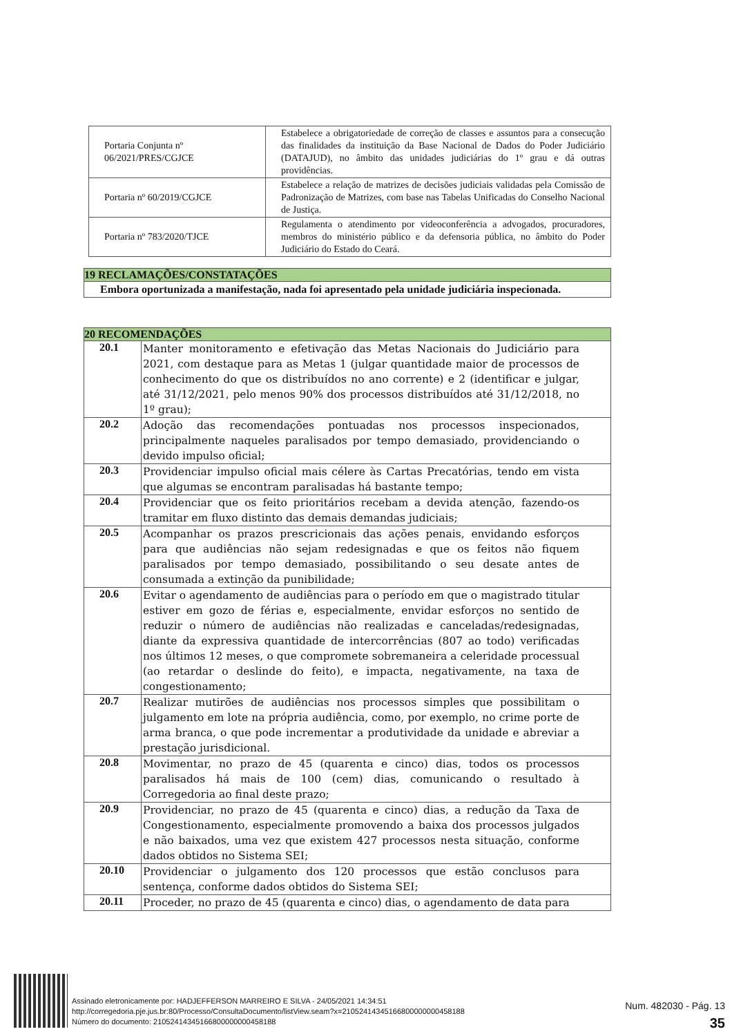| Portaria Conjunta nº 06/2021/PRES/CGJCE | Estabelece a obrigatoriedade de correção de classes e assuntos para a consecução das finalidades da instituição da Base Nacional de Dados do Poder Judiciário (DATAJUD), no âmbito das unidades judiciárias do 1º grau e dá outras providências. |
| Portaria nº 60/2019/CGJCE | Estabelece a relação de matrizes de decisões judiciais validadas pela Comissão de Padronização de Matrizes, com base nas Tabelas Unificadas do Conselho Nacional de Justiça. |
| Portaria nº 783/2020/TJCE | Regulamenta o atendimento por videoconferência a advogados, procuradores, membros do ministério público e da defensoria pública, no âmbito do Poder Judiciário do Estado do Ceará. |
| 19 RECLAMAÇÕES/CONSTATAÇÕES |
| Embora oportunizada a manifestação, nada foi apresentado pela unidade judiciária inspecionada. |
| 20 RECOMENDAÇÕES | |
| 20.1 | Manter monitoramento e efetivação das Metas Nacionais do Judiciário para 2021, com destaque para as Metas 1 (julgar quantidade maior de processos de conhecimento do que os distribuídos no ano corrente) e 2 (identificar e julgar, até 31/12/2021, pelo menos 90% dos processos distribuídos até 31/12/2018, no 1º grau); |
| 20.2 | Adoção das recomendações pontuadas nos processos inspecionados, principalmente naqueles paralisados por tempo demasiado, providenciando o devido impulso oficial; |
| 20.3 | Providenciar impulso oficial mais célere às Cartas Precatórias, tendo em vista que algumas se encontram paralisadas há bastante tempo; |
| 20.4 | Providenciar que os feito prioritários recebam a devida atenção, fazendo-os tramitar em fluxo distinto das demais demandas judiciais; |
| 20.5 | Acompanhar os prazos prescricionais das ações penais, envidando esforços para que audiências não sejam redesignadas e que os feitos não fiquem paralisados por tempo demasiado, possibilitando o seu desate antes de consumada a extinção da punibilidade; |
| 20.6 | Evitar o agendamento de audiências para o período em que o magistrado titular estiver em gozo de férias e, especialmente, envidar esforços no sentido de reduzir o número de audiências não realizadas e canceladas/redesignadas, diante da expressiva quantidade de intercorrências (807 ao todo) verificadas nos últimos 12 meses, o que compromete sobremaneira a celeridade processual (ao retardar o deslinde do feito), e impacta, negativamente, na taxa de congestionamento; |
| 20.7 | Realizar mutirões de audiências nos processos simples que possibilitam o julgamento em lote na própria audiência, como, por exemplo, no crime porte de arma branca, o que pode incrementar a produtividade da unidade e abreviar a prestação jurisdicional. |
| 20.8 | Movimentar, no prazo de 45 (quarenta e cinco) dias, todos os processos paralisados há mais de 100 (cem) dias, comunicando o resultado à Corregedoria ao final deste prazo; |
| 20.9 | Providenciar, no prazo de 45 (quarenta e cinco) dias, a redução da Taxa de Congestionamento, especialmente promovendo a baixa dos processos julgados e não baixados, uma vez que existem 427 processos nesta situação, conforme dados obtidos no Sistema SEI; |
| 20.10 | Providenciar o julgamento dos 120 processos que estão conclusos para sentença, conforme dados obtidos do Sistema SEI; |
| 20.11 | Proceder, no prazo de 45 (quarenta e cinco) dias, o agendamento de data para |
Assinado eletronicamente por: HADJEFFERSON MARREIRO E SILVA - 24/05/2021 14:34:51
http://corregedoria.pje.jus.br:80/Processo/ConsultaDocumento/listView.seam?x=21052414345166800000000458188
Número do documento: 21052414345166800000000458188
Num. 482030 - Pág. 13
35